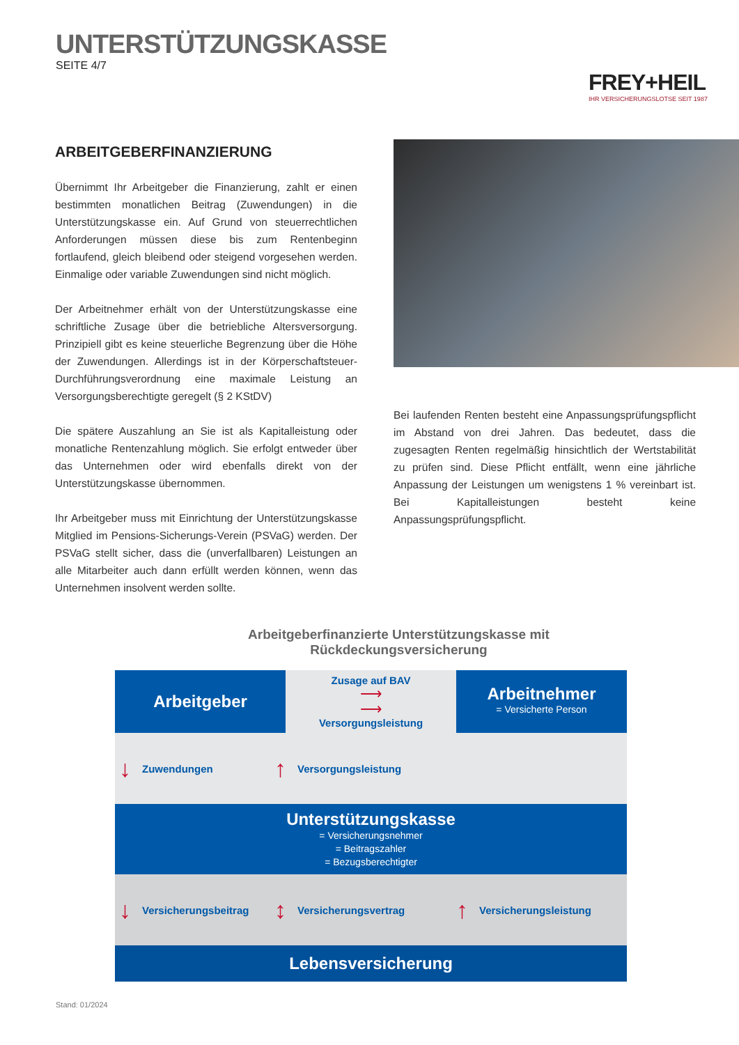UNTERSTÜTZUNGSKASSE
SEITE 4/7
FREY+HEIL
IHR VERSICHERUNGSLOTSE SEIT 1987
ARBEITGEBERFINANZIERUNG
Übernimmt Ihr Arbeitgeber die Finanzierung, zahlt er einen bestimmten monatlichen Beitrag (Zuwendungen) in die Unterstützungskasse ein. Auf Grund von steuerrechtlichen Anforderungen müssen diese bis zum Rentenbeginn fortlaufend, gleich bleibend oder steigend vorgesehen werden. Einmalige oder variable Zuwendungen sind nicht möglich.
Der Arbeitnehmer erhält von der Unterstützungskasse eine schriftliche Zusage über die betriebliche Altersversorgung. Prinzipiell gibt es keine steuerliche Begrenzung über die Höhe der Zuwendungen. Allerdings ist in der Körperschaftsteuer-Durchführungsverordnung eine maximale Leistung an Versorgungsberechtigte geregelt (§ 2 KStDV)
Die spätere Auszahlung an Sie ist als Kapitalleistung oder monatliche Rentenzahlung möglich. Sie erfolgt entweder über das Unternehmen oder wird ebenfalls direkt von der Unterstützungskasse übernommen.
Ihr Arbeitgeber muss mit Einrichtung der Unterstützungskasse Mitglied im Pensions-Sicherungs-Verein (PSVaG) werden. Der PSVaG stellt sicher, dass die (unverfallbaren) Leistungen an alle Mitarbeiter auch dann erfüllt werden können, wenn das Unternehmen insolvent werden sollte.
Bei laufenden Renten besteht eine Anpassungsprüfungspflicht im Abstand von drei Jahren. Das bedeutet, dass die zugesagten Renten regelmäßig hinsichtlich der Wertstabilität zu prüfen sind. Diese Pflicht entfällt, wenn eine jährliche Anpassung der Leistungen um wenigstens 1 % vereinbart ist. Bei Kapitalleistungen besteht keine Anpassungsprüfungspflicht.
Arbeitgeberfinanzierte Unterstützungskasse mit Rückdeckungsversicherung
Arbeitgeber
Zusage auf BAV
⟶
⟶
Versorgungsleistung
Arbeitnehmer
= Versicherte Person
↓ Zuwendungen ↑ Versorgungsleistung
Unterstützungskasse
= Versicherungsnehmer
= Beitragszahler
= Bezugsberechtigter
↓ Versicherungsbeitrag ↕ Versicherungsvertrag ↑ Versicherungsleistung
Lebensversicherung
Stand: 01/2024